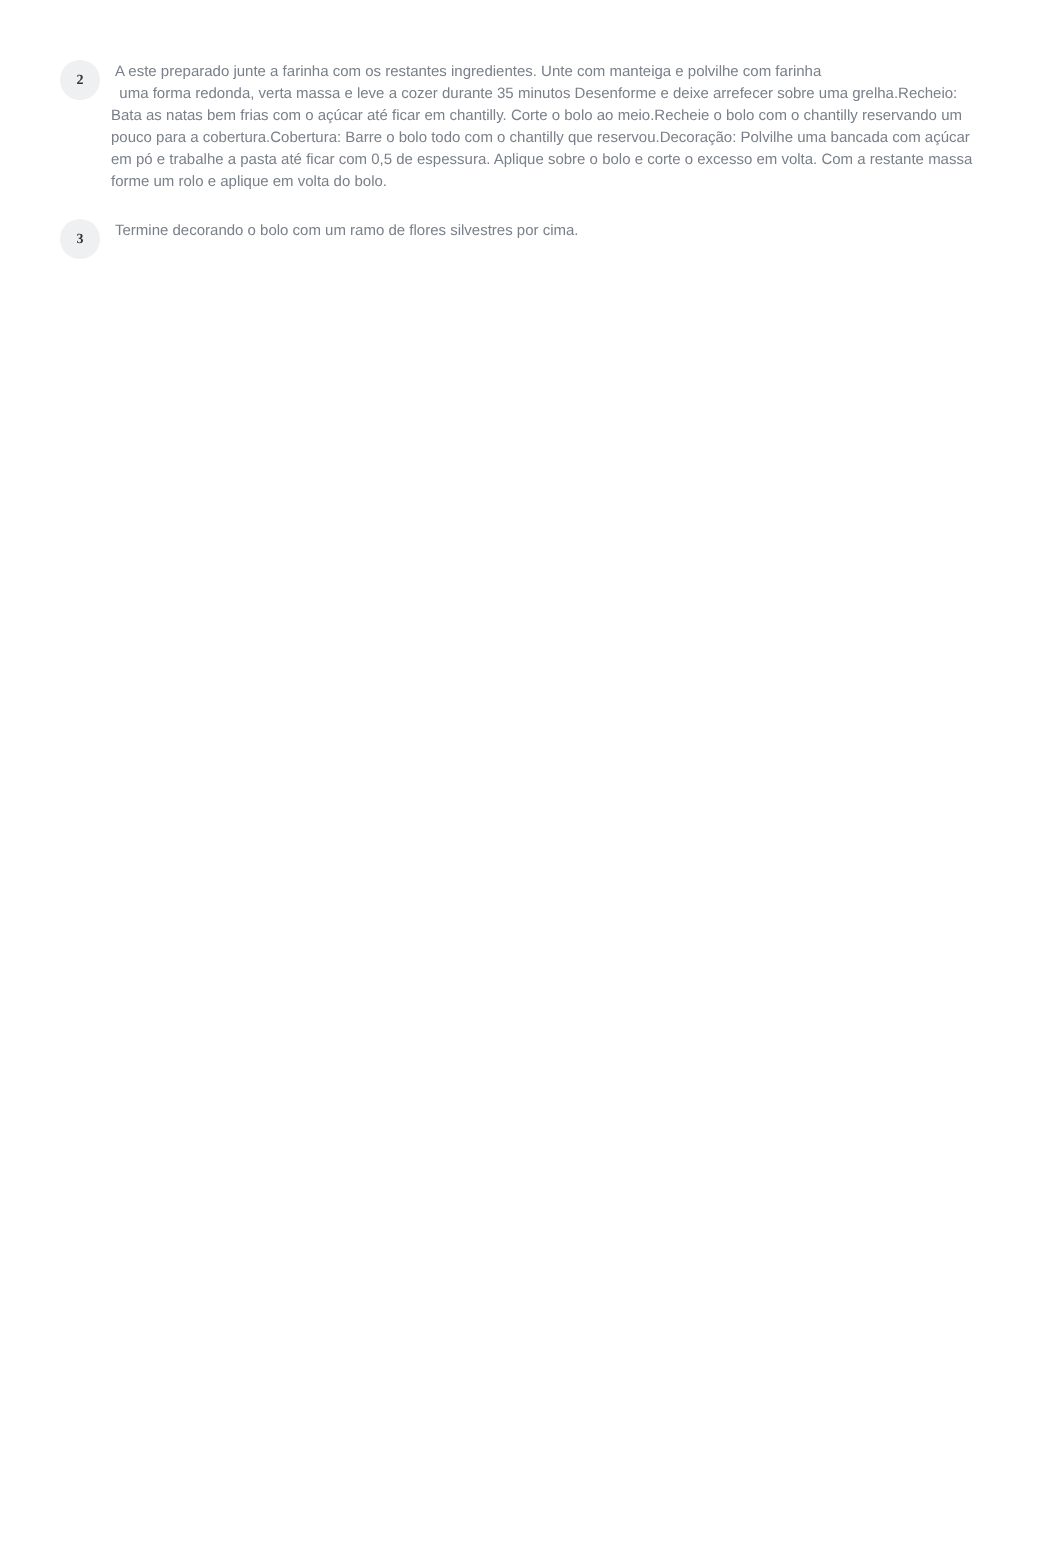2
A este preparado junte a farinha com os restantes ingredientes. Unte com manteiga e polvilhe com farinha
uma forma redonda, verta massa e leve a cozer durante 35 minutos Desenforme e deixe arrefecer sobre uma grelha.Recheio: Bata as natas bem frias com o açúcar até ficar em chantilly. Corte o bolo ao meio.Recheie o bolo com o chantilly reservando um pouco para a cobertura.Cobertura: Barre o bolo todo com o chantilly que reservou.Decoração: Polvilhe uma bancada com açúcar em pó e trabalhe a pasta até ficar com 0,5 de espessura. Aplique sobre o bolo e corte o excesso em volta. Com a restante massa forme um rolo e aplique em volta do bolo.
3
Termine decorando o bolo com um ramo de flores silvestres por cima.